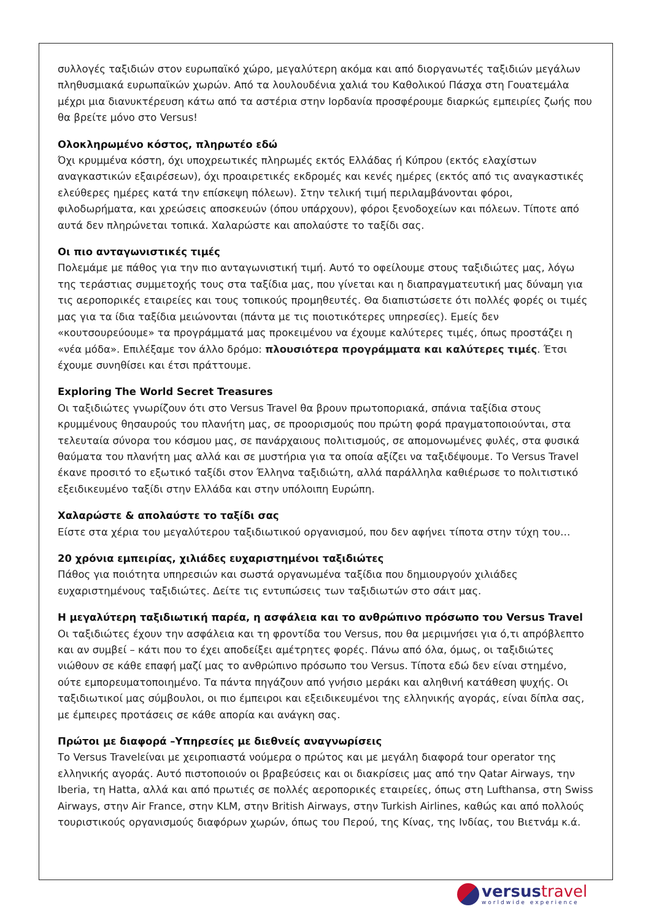συλλογές ταξιδιών στον ευρωπαϊκό χώρο, μεγαλύτερη ακόμα και από διοργανωτές ταξιδιών μεγάλων πληθυσμιακά ευρωπαϊκών χωρών. Από τα λουλουδένια χαλιά του Καθολικού Πάσχα στη Γουατεμάλα μέχρι μια διανυκτέρευση κάτω από τα αστέρια στην Ιορδανία προσφέρουμε διαρκώς εμπειρίες ζωής που θα βρείτε μόνο στο Versus!
Ολοκληρωμένο κόστος, πληρωτέο εδώ
Όχι κρυμμένα κόστη, όχι υποχρεωτικές πληρωμές εκτός Ελλάδας ή Κύπρου (εκτός ελαχίστων αναγκαστικών εξαιρέσεων), όχι προαιρετικές εκδρομές και κενές ημέρες (εκτός από τις αναγκαστικές ελεύθερες ημέρες κατά την επίσκεψη πόλεων). Στην τελική τιμή περιλαμβάνονται φόροι, φιλοδωρήματα, και χρεώσεις αποσκευών (όπου υπάρχουν), φόροι ξενοδοχείων και πόλεων. Τίποτε από αυτά δεν πληρώνεται τοπικά. Χαλαρώστε και απολαύστε το ταξίδι σας.
Οι πιο ανταγωνιστικές τιμές
Πολεμάμε με πάθος για την πιο ανταγωνιστική τιμή. Αυτό το οφείλουμε στους ταξιδιώτες μας, λόγω της τεράστιας συμμετοχής τους στα ταξίδια μας, που γίνεται και η διαπραγματευτική μας δύναμη για τις αεροπορικές εταιρείες και τους τοπικούς προμηθευτές. Θα διαπιστώσετε ότι πολλές φορές οι τιμές μας για τα ίδια ταξίδια μειώνονται (πάντα με τις ποιοτικότερες υπηρεσίες). Εμείς δεν «κουτσουρεύουμε» τα προγράμματά μας προκειμένου να έχουμε καλύτερες τιμές, όπως προστάζει η «νέα μόδα». Επιλέξαμε τον άλλο δρόμο: πλουσιότερα προγράμματα και καλύτερες τιμές. Έτσι έχουμε συνηθίσει και έτσι πράττουμε.
Exploring The World Secret Treasures
Οι ταξιδιώτες γνωρίζουν ότι στο Versus Travel θα βρουν πρωτοποριακά, σπάνια ταξίδια στους κρυμμένους θησαυρούς του πλανήτη μας, σε προορισμούς που πρώτη φορά πραγματοποιούνται, στα τελευταία σύνορα του κόσμου μας, σε πανάρχαιους πολιτισμούς, σε απομονωμένες φυλές, στα φυσικά θαύματα του πλανήτη μας αλλά και σε μυστήρια για τα οποία αξίζει να ταξιδέψουμε. Το Versus Travel έκανε προσιτό το εξωτικό ταξίδι στον Έλληνα ταξιδιώτη, αλλά παράλληλα καθιέρωσε το πολιτιστικό εξειδικευμένο ταξίδι στην Ελλάδα και στην υπόλοιπη Ευρώπη.
Χαλαρώστε & απολαύστε το ταξίδι σας
Είστε στα χέρια του μεγαλύτερου ταξιδιωτικού οργανισμού, που δεν αφήνει τίποτα στην τύχη του…
20 χρόνια εμπειρίας, χιλιάδες ευχαριστημένοι ταξιδιώτες
Πάθος για ποιότητα υπηρεσιών και σωστά οργανωμένα ταξίδια που δημιουργούν χιλιάδες ευχαριστημένους ταξιδιώτες. Δείτε τις εντυπώσεις των ταξιδιωτών στο σάιτ μας.
Η μεγαλύτερη ταξιδιωτική παρέα, η ασφάλεια και το ανθρώπινο πρόσωπο του Versus Travel
Οι ταξιδιώτες έχουν την ασφάλεια και τη φροντίδα του Versus, που θα μεριμνήσει για ό,τι απρόβλεπτο και αν συμβεί – κάτι που το έχει αποδείξει αμέτρητες φορές. Πάνω από όλα, όμως, οι ταξιδιώτες νιώθουν σε κάθε επαφή μαζί μας το ανθρώπινο πρόσωπο του Versus. Τίποτα εδώ δεν είναι στημένο, ούτε εμπορευματοποιημένο. Τα πάντα πηγάζουν από γνήσιο μεράκι και αληθινή κατάθεση ψυχής. Οι ταξιδιωτικοί μας σύμβουλοι, οι πιο έμπειροι και εξειδικευμένοι της ελληνικής αγοράς, είναι δίπλα σας, με έμπειρες προτάσεις σε κάθε απορία και ανάγκη σας.
Πρώτοι με διαφορά –Υπηρεσίες με διεθνείς αναγνωρίσεις
Το Versus Travelείναι με χειροπιαστά νούμερα ο πρώτος και με μεγάλη διαφορά tour operator της ελληνικής αγοράς. Αυτό πιστοποιούν οι βραβεύσεις και οι διακρίσεις μας από την Qatar Airways, την Iberia, τη Hatta, αλλά και από πρωτιές σε πολλές αεροπορικές εταιρείες, όπως στη Lufthansa, στη Swiss Airways, στην Air France, στην KLM, στην British Airways, στην Turkish Airlines, καθώς και από πολλούς τουριστικούς οργανισμούς διαφόρων χωρών, όπως του Περού, της Κίνας, της Ινδίας, του Βιετνάμ κ.ά.
versustravel
worldwide experience